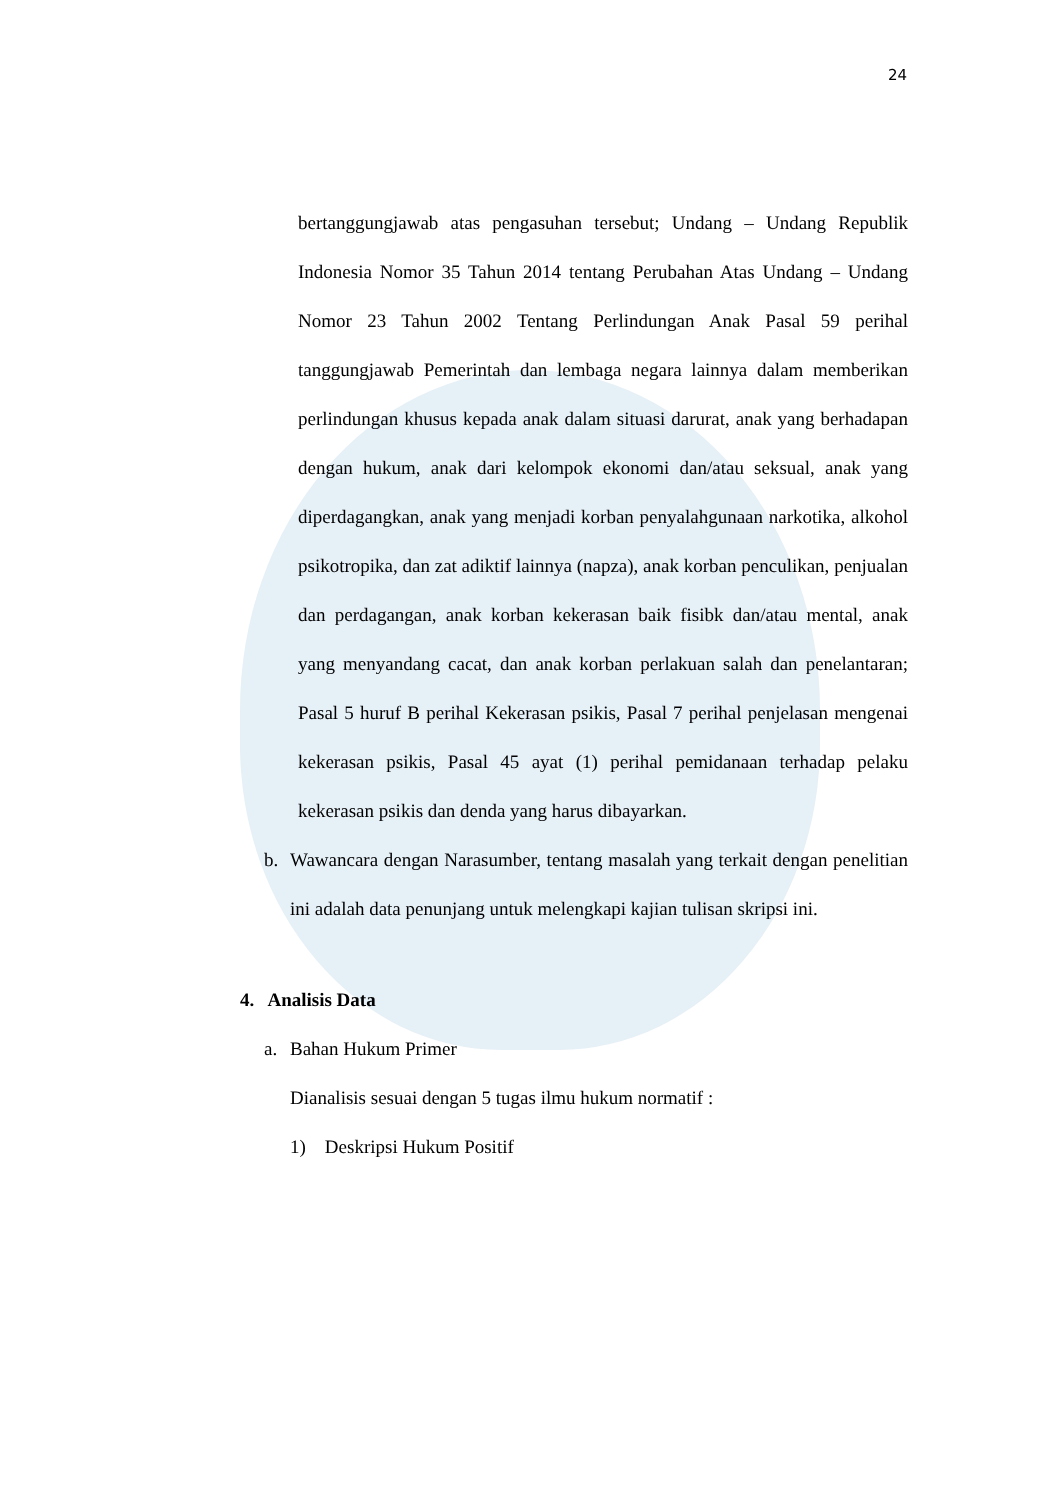24
bertanggungjawab atas pengasuhan tersebut; Undang – Undang Republik Indonesia Nomor 35 Tahun 2014 tentang Perubahan Atas Undang – Undang Nomor 23 Tahun 2002 Tentang Perlindungan Anak Pasal 59 perihal tanggungjawab Pemerintah dan lembaga negara lainnya dalam memberikan perlindungan khusus kepada anak dalam situasi darurat, anak yang berhadapan dengan hukum, anak dari kelompok ekonomi dan/atau seksual, anak yang diperdagangkan, anak yang menjadi korban penyalahgunaan narkotika, alkohol psikotropika, dan zat adiktif lainnya (napza), anak korban penculikan, penjualan dan perdagangan, anak korban kekerasan baik fisibk dan/atau mental, anak yang menyandang cacat, dan anak korban perlakuan salah dan penelantaran; Pasal 5 huruf B perihal Kekerasan psikis, Pasal 7 perihal penjelasan mengenai kekerasan psikis, Pasal 45 ayat (1) perihal pemidanaan terhadap pelaku kekerasan psikis dan denda yang harus dibayarkan.
b. Wawancara dengan Narasumber, tentang masalah yang terkait dengan penelitian ini adalah data penunjang untuk melengkapi kajian tulisan skripsi ini.
4. Analisis Data
a. Bahan Hukum Primer
Dianalisis sesuai dengan 5 tugas ilmu hukum normatif :
1) Deskripsi Hukum Positif